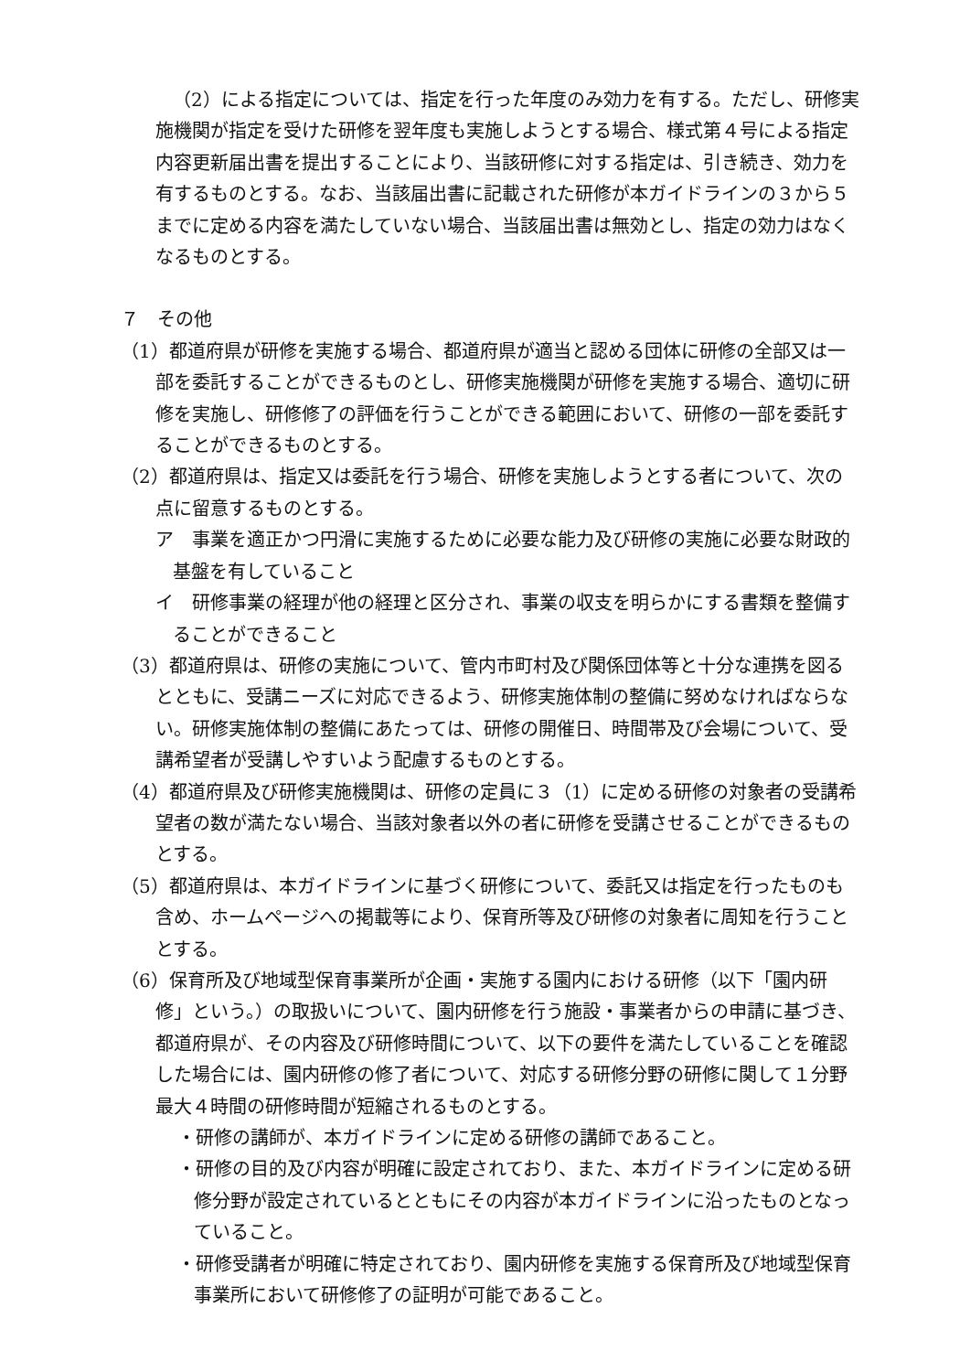（2）による指定については、指定を行った年度のみ効力を有する。ただし、研修実施機関が指定を受けた研修を翌年度も実施しようとする場合、様式第４号による指定内容更新届出書を提出することにより、当該研修に対する指定は、引き続き、効力を有するものとする。なお、当該届出書に記載された研修が本ガイドラインの３から５までに定める内容を満たしていない場合、当該届出書は無効とし、指定の効力はなくなるものとする。
７　その他
（1）都道府県が研修を実施する場合、都道府県が適当と認める団体に研修の全部又は一部を委託することができるものとし、研修実施機関が研修を実施する場合、適切に研修を実施し、研修修了の評価を行うことができる範囲において、研修の一部を委託することができるものとする。
（2）都道府県は、指定又は委託を行う場合、研修を実施しようとする者について、次の点に留意するものとする。
ア　事業を適正かつ円滑に実施するために必要な能力及び研修の実施に必要な財政的基盤を有していること
イ　研修事業の経理が他の経理と区分され、事業の収支を明らかにする書類を整備することができること
（3）都道府県は、研修の実施について、管内市町村及び関係団体等と十分な連携を図るとともに、受講ニーズに対応できるよう、研修実施体制の整備に努めなければならない。研修実施体制の整備にあたっては、研修の開催日、時間帯及び会場について、受講希望者が受講しやすいよう配慮するものとする。
（4）都道府県及び研修実施機関は、研修の定員に３（1）に定める研修の対象者の受講希望者の数が満たない場合、当該対象者以外の者に研修を受講させることができるものとする。
（5）都道府県は、本ガイドラインに基づく研修について、委託又は指定を行ったものも含め、ホームページへの掲載等により、保育所等及び研修の対象者に周知を行うこととする。
（6）保育所及び地域型保育事業所が企画・実施する園内における研修（以下「園内研修」という。）の取扱いについて、園内研修を行う施設・事業者からの申請に基づき、都道府県が、その内容及び研修時間について、以下の要件を満たしていることを確認した場合には、園内研修の修了者について、対応する研修分野の研修に関して１分野最大４時間の研修時間が短縮されるものとする。
・研修の講師が、本ガイドラインに定める研修の講師であること。
・研修の目的及び内容が明確に設定されており、また、本ガイドラインに定める研修分野が設定されているとともにその内容が本ガイドラインに沿ったものとなっていること。
・研修受講者が明確に特定されており、園内研修を実施する保育所及び地域型保育事業所において研修修了の証明が可能であること。